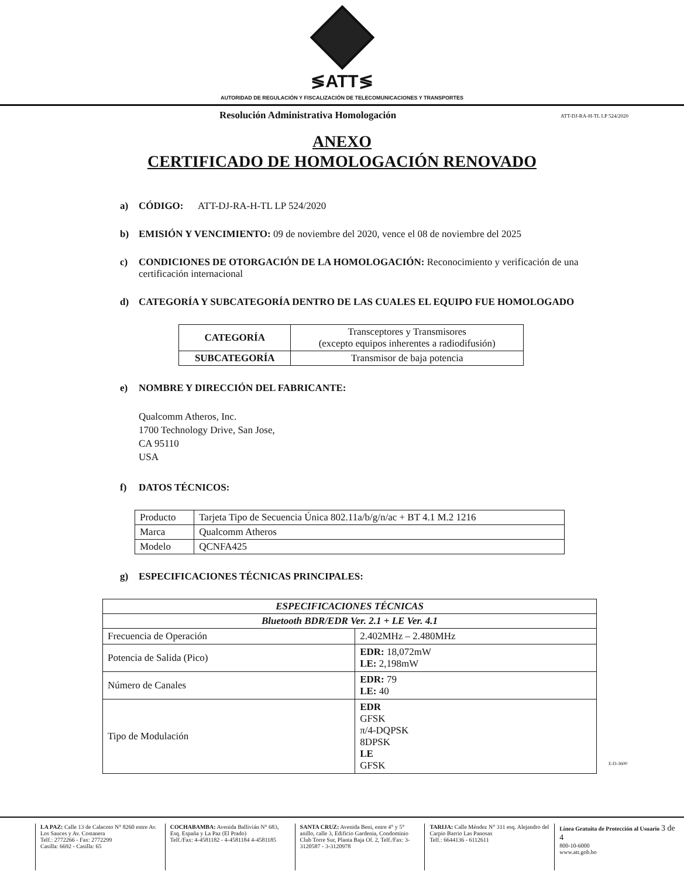≶ATT≶
AUTORIDAD DE REGULACIÓN Y FISCALIZACIÓN DE TELECOMUNICACIONES Y TRANSPORTES
Resolución Administrativa Homologación ATT-DJ-RA-H-TL LP 524/2020
ANEXO
CERTIFICADO DE HOMOLOGACIÓN RENOVADO
a) CÓDIGO: ATT-DJ-RA-H-TL LP 524/2020
b) EMISIÓN Y VENCIMIENTO: 09 de noviembre del 2020, vence el 08 de noviembre del 2025
c) CONDICIONES DE OTORGACIÓN DE LA HOMOLOGACIÓN: Reconocimiento y verificación de una certificación internacional
d) CATEGORÍA Y SUBCATEGORÍA DENTRO DE LAS CUALES EL EQUIPO FUE HOMOLOGADO
| CATEGORÍA | Transceptores y Transmisores (excepto equipos inherentes a radiodifusión) |
| SUBCATEGORÍA | Transmisor de baja potencia |
e) NOMBRE Y DIRECCIÓN DEL FABRICANTE:
Qualcomm Atheros, Inc.
1700 Technology Drive, San Jose,
CA 95110
USA
f) DATOS TÉCNICOS:
| Producto | Tarjeta Tipo de Secuencia Única 802.11a/b/g/n/ac + BT 4.1 M.2 1216 |
| Marca | Qualcomm Atheros |
| Modelo | QCNFA425 |
g) ESPECIFICACIONES TÉCNICAS PRINCIPALES:
| ESPECIFICACIONES TÉCNICAS | |
| --- | --- |
| Bluetooth BDR/EDR Ver. 2.1 + LE Ver. 4.1 | |
| Frecuencia de Operación | 2.402MHz – 2.480MHz |
| Potencia de Salida (Pico) | EDR: 18,072mW LE: 2,198mW |
| Número de Canales | EDR: 79 LE: 40 |
| Tipo de Modulación | EDR GFSK π/4-DQPSK 8DPSK LE GFSK |
E-D-3600
LA PAZ: Calle 13 de Calacoto N° 8260 entre Av. Los Sauces y Av. Costanera
Telf.: 2772266 - Fax: 2772299
Casilla: 6692 - Casilla: 65
COCHABAMBA: Avenida Ballivián N° 683, Esq. España y La Paz (El Prado)
Telf./Fax: 4-4581182 - 4-4581184 4-4581185
SANTA CRUZ: Avenida Beni, entre 4° y 5° anillo, calle 3, Edificio Gardenia, Condominio Club Torre Sur, Planta Baja Of. 2, Telf./Fax: 3-3120587 - 3-3120978
TARIJA: Calle Méndez N° 311 esq. Alejandro del Carpio Barrio Las Panosas
Telf.: 6644136 - 6112611
Línea Gratuita de Protección al Usuario 3 de 4
800-10-6000
www.att.gob.bo